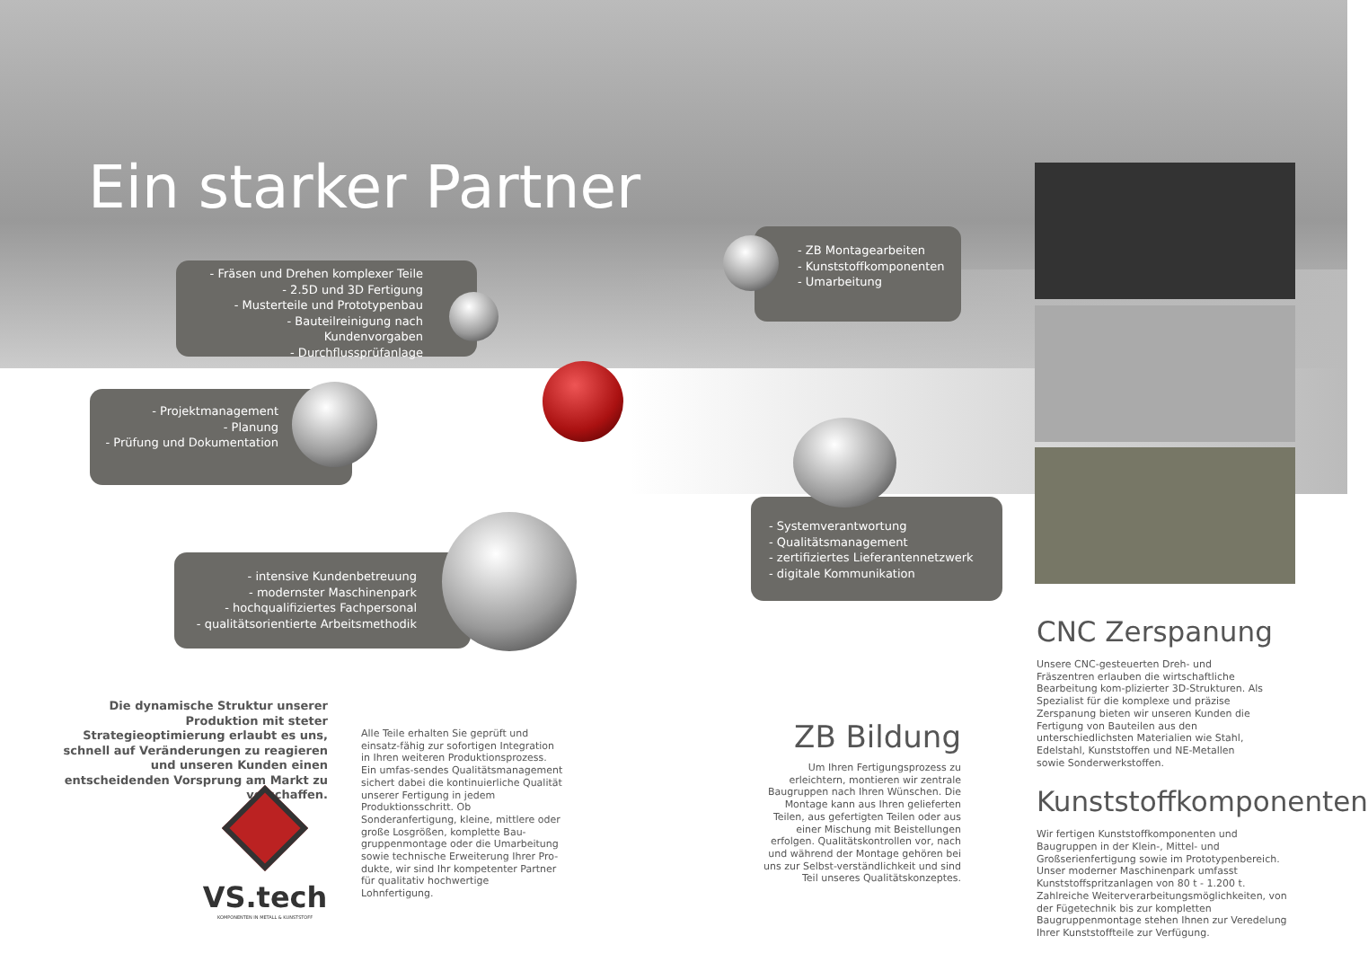Ein starker Partner
- Fräsen und Drehen komplexer Teile
- 2.5D und 3D Fertigung
- Musterteile und Prototypenbau
- Bauteilreinigung nach Kundenvorgaben
- Durchflussprüfanlage
- ZB Montagearbeiten
- Kunststoffkomponenten
- Umarbeitung
- Projektmanagement
- Planung
- Prüfung und Dokumentation
- Systemverantwortung
- Qualitätsmanagement
- zertifiziertes Lieferantennetzwerk
- digitale Kommunikation
- intensive Kundenbetreuung
- modernster Maschinenpark
- hochqualifiziertes Fachpersonal
- qualitätsorientierte Arbeitsmethodik
Die dynamische Struktur unserer Produktion mit steter Strategieoptimierung erlaubt es uns, schnell auf Veränderungen zu reagieren und unseren Kunden einen entscheidenden Vorsprung am Markt zu verschaffen.
VS.tech
KOMPONENTEN IN METALL & KUNSTSTOFF
Alle Teile erhalten Sie geprüft und einsatz-fähig zur sofortigen Integration in Ihren weiteren Produktionsprozess. Ein umfas-sendes Qualitätsmanagement sichert dabei die kontinuierliche Qualität unserer Fertigung in jedem Produktionsschritt. Ob Sonderanfertigung, kleine, mittlere oder große Losgrößen, komplette Bau-gruppenmontage oder die Umarbeitung sowie technische Erweiterung Ihrer Pro-dukte, wir sind Ihr kompetenter Partner für qualitativ hochwertige Lohnfertigung.
ZB Bildung
Um Ihren Fertigungsprozess zu erleichtern, montieren wir zentrale Baugruppen nach Ihren Wünschen. Die Montage kann aus Ihren gelieferten Teilen, aus gefertigten Teilen oder aus einer Mischung mit Beistellungen erfolgen. Qualitätskontrollen vor, nach und während der Montage gehören bei uns zur Selbst-verständlichkeit und sind Teil unseres Qualitätskonzeptes.
CNC Zerspanung
Unsere CNC-gesteuerten Dreh- und Fräszentren erlauben die wirtschaftliche Bearbeitung kom-plizierter 3D-Strukturen. Als Spezialist für die komplexe und präzise Zerspanung bieten wir unseren Kunden die Fertigung von Bauteilen aus den unterschiedlichsten Materialien wie Stahl, Edelstahl, Kunststoffen und NE-Metallen sowie Sonderwerkstoffen.
Kunststoffkomponenten
Wir fertigen Kunststoffkomponenten und Baugruppen in der Klein-, Mittel- und Großserienfertigung sowie im Prototypenbereich. Unser moderner Maschinenpark umfasst Kunststoffspritzanlagen von 80 t - 1.200 t. Zahlreiche Weiterverarbeitungsmöglichkeiten, von der Fügetechnik bis zur kompletten Baugruppenmontage stehen Ihnen zur Veredelung Ihrer Kunststoffteile zur Verfügung.